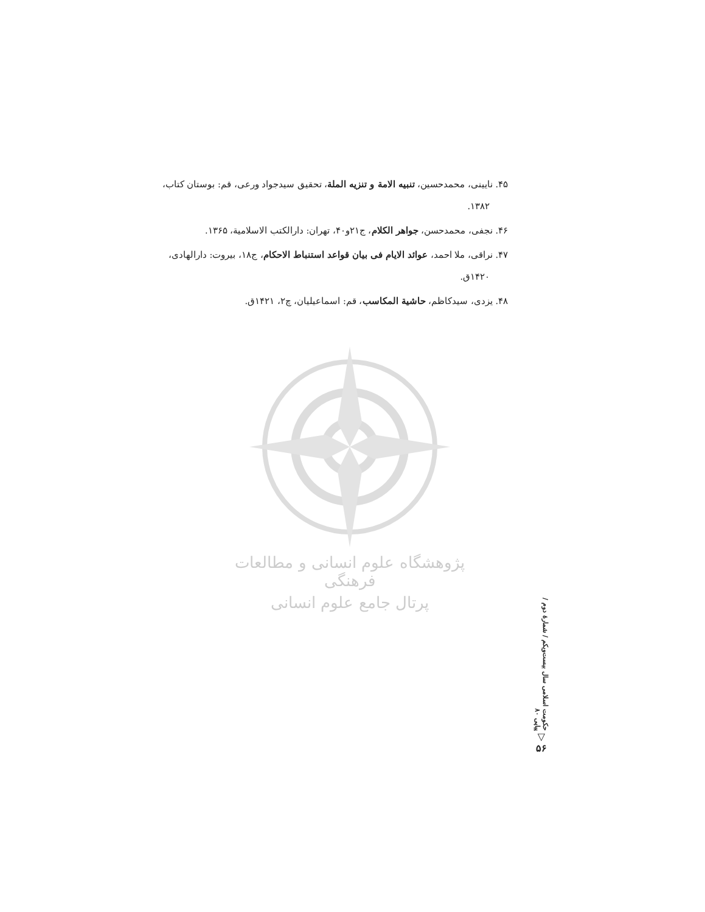۴۵. نایینی، محمدحسین، تنبیه الامة و تنزیه الملة، تحقیق سیدجواد ورعی، قم: بوستان کتاب، ۱۳۸۲.
۴۶. نجفی، محمدحسن، جواهر الکلام، ج۲۱و۴۰، تهران: دارالکتب الاسلامیة، ۱۳۶۵.
۴۷. نراقی، ملا احمد، عوائد الایام فی بیان قواعد استنباط الاحکام، ج۱۸، بیروت: دارالهادی، ۱۴۲۰ق.
۴۸. یزدی، سیدکاظم، حاشیة المکاسب، قم: اسماعیلیان، چ۲، ۱۴۲۱ق.
پژوهشگاه علوم انسانی و مطالعات فرهنگی
پرتال جامع علوم انسانی
حکومت اسلامی سال بیست‌ویکم / شمارهٔ دوم / پیاپی ۸۰
▽
۵۶